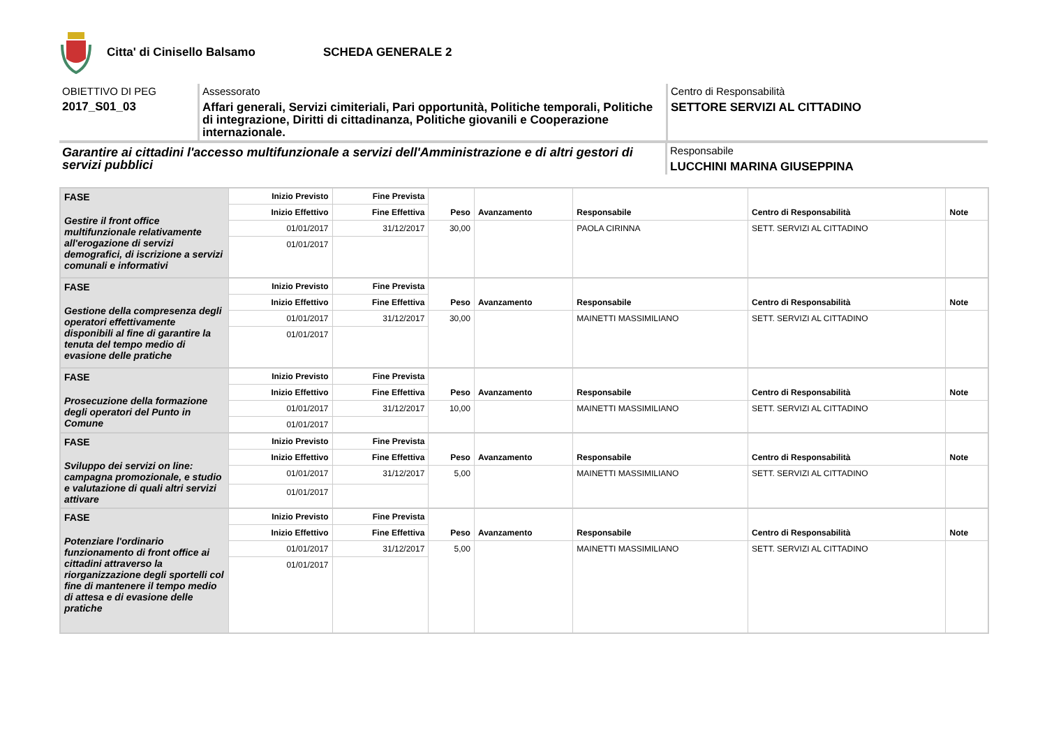Citta' di Cinisello Balsamo SCHEDA GENERALE 2
OBIETTIVO DI PEG
2017_S01_03
Assessorato
Affari generali, Servizi cimiteriali, Pari opportunità, Politiche temporali, Politiche di integrazione, Diritti di cittadinanza, Politiche giovanili e Cooperazione internazionale.
Centro di Responsabilità
SETTORE SERVIZI AL CITTADINO
Garantire ai cittadini l'accesso multifunzionale a servizi dell'Amministrazione e di altri gestori di servizi pubblici
Responsabile
LUCCHINI MARINA GIUSEPPINA
| FASE Gestire il front office multifunzionale relativamente all'erogazione di servizi demografici, di iscrizione a servizi comunali e informativi | Inizio Previsto | Fine Prevista | Peso | Avanzamento | Responsabile | Centro di Responsabilità | Note |
| | Inizio Effettivo | Fine Effettiva | | | | | |
| | 01/01/2017 | 31/12/2017 | 30,00 | | PAOLA CIRINNA | SETT. SERVIZI AL CITTADINO | |
| | 01/01/2017 | | | | | | |
| FASE Gestione della compresenza degli operatori effettivamente disponibili al fine di garantire la tenuta del tempo medio di evasione delle pratiche | Inizio Previsto | Fine Prevista | Peso | Avanzamento | Responsabile | Centro di Responsabilità | Note |
| | Inizio Effettivo | Fine Effettiva | | | | | |
| | 01/01/2017 | 31/12/2017 | 30,00 | | MAINETTI MASSIMILIANO | SETT. SERVIZI AL CITTADINO | |
| | 01/01/2017 | | | | | | |
| FASE Prosecuzione della formazione degli operatori del Punto in Comune | Inizio Previsto | Fine Prevista | Peso | Avanzamento | Responsabile | Centro di Responsabilità | Note |
| | Inizio Effettivo | Fine Effettiva | | | | | |
| | 01/01/2017 | 31/12/2017 | 10,00 | | MAINETTI MASSIMILIANO | SETT. SERVIZI AL CITTADINO | |
| | 01/01/2017 | | | | | | |
| FASE Sviluppo dei servizi on line: campagna promozionale, e studio e valutazione di quali altri servizi attivare | Inizio Previsto | Fine Prevista | Peso | Avanzamento | Responsabile | Centro di Responsabilità | Note |
| | Inizio Effettivo | Fine Effettiva | | | | | |
| | 01/01/2017 | 31/12/2017 | 5,00 | | MAINETTI MASSIMILIANO | SETT. SERVIZI AL CITTADINO | |
| | 01/01/2017 | | | | | | |
| FASE Potenziare l'ordinario funzionamento di front office ai cittadini attraverso la riorganizzazione degli sportelli col fine di mantenere il tempo medio di attesa e di evasione delle pratiche | Inizio Previsto | Fine Prevista | Peso | Avanzamento | Responsabile | Centro di Responsabilità | Note |
| | Inizio Effettivo | Fine Effettiva | | | | | |
| | 01/01/2017 | 31/12/2017 | 5,00 | | MAINETTI MASSIMILIANO | SETT. SERVIZI AL CITTADINO | |
| | 01/01/2017 | | | | | | |